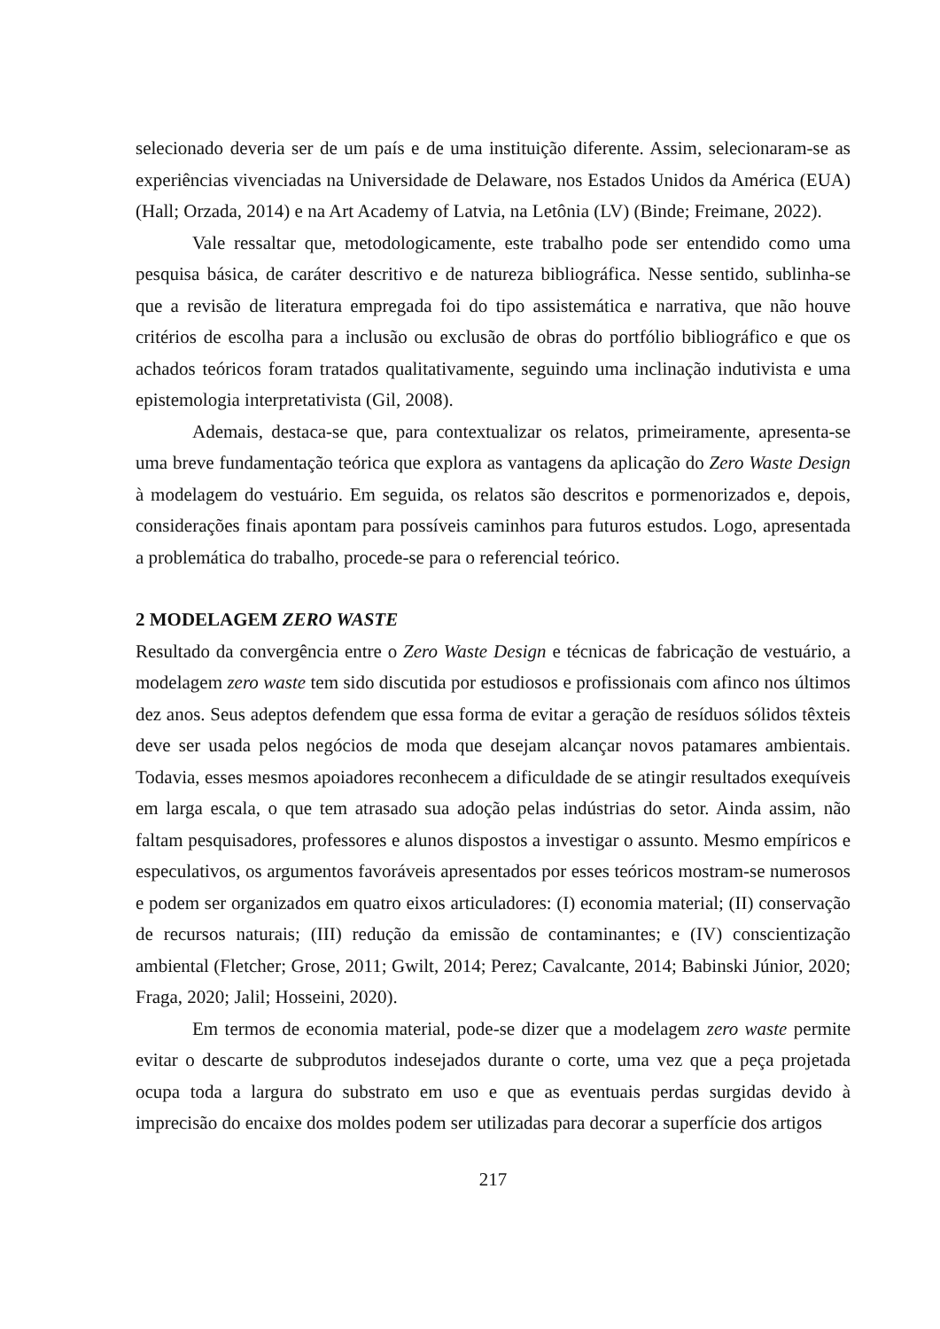selecionado deveria ser de um país e de uma instituição diferente. Assim, selecionaram-se as experiências vivenciadas na Universidade de Delaware, nos Estados Unidos da América (EUA) (Hall; Orzada, 2014) e na Art Academy of Latvia, na Letônia (LV) (Binde; Freimane, 2022).
Vale ressaltar que, metodologicamente, este trabalho pode ser entendido como uma pesquisa básica, de caráter descritivo e de natureza bibliográfica. Nesse sentido, sublinha-se que a revisão de literatura empregada foi do tipo assistemática e narrativa, que não houve critérios de escolha para a inclusão ou exclusão de obras do portfólio bibliográfico e que os achados teóricos foram tratados qualitativamente, seguindo uma inclinação indutivista e uma epistemologia interpretativista (Gil, 2008).
Ademais, destaca-se que, para contextualizar os relatos, primeiramente, apresenta-se uma breve fundamentação teórica que explora as vantagens da aplicação do Zero Waste Design à modelagem do vestuário. Em seguida, os relatos são descritos e pormenorizados e, depois, considerações finais apontam para possíveis caminhos para futuros estudos. Logo, apresentada a problemática do trabalho, procede-se para o referencial teórico.
2 MODELAGEM ZERO WASTE
Resultado da convergência entre o Zero Waste Design e técnicas de fabricação de vestuário, a modelagem zero waste tem sido discutida por estudiosos e profissionais com afinco nos últimos dez anos. Seus adeptos defendem que essa forma de evitar a geração de resíduos sólidos têxteis deve ser usada pelos negócios de moda que desejam alcançar novos patamares ambientais. Todavia, esses mesmos apoiadores reconhecem a dificuldade de se atingir resultados exequíveis em larga escala, o que tem atrasado sua adoção pelas indústrias do setor. Ainda assim, não faltam pesquisadores, professores e alunos dispostos a investigar o assunto. Mesmo empíricos e especulativos, os argumentos favoráveis apresentados por esses teóricos mostram-se numerosos e podem ser organizados em quatro eixos articuladores: (I) economia material; (II) conservação de recursos naturais; (III) redução da emissão de contaminantes; e (IV) conscientização ambiental (Fletcher; Grose, 2011; Gwilt, 2014; Perez; Cavalcante, 2014; Babinski Júnior, 2020; Fraga, 2020; Jalil; Hosseini, 2020).
Em termos de economia material, pode-se dizer que a modelagem zero waste permite evitar o descarte de subprodutos indesejados durante o corte, uma vez que a peça projetada ocupa toda a largura do substrato em uso e que as eventuais perdas surgidas devido à imprecisão do encaixe dos moldes podem ser utilizadas para decorar a superfície dos artigos
217